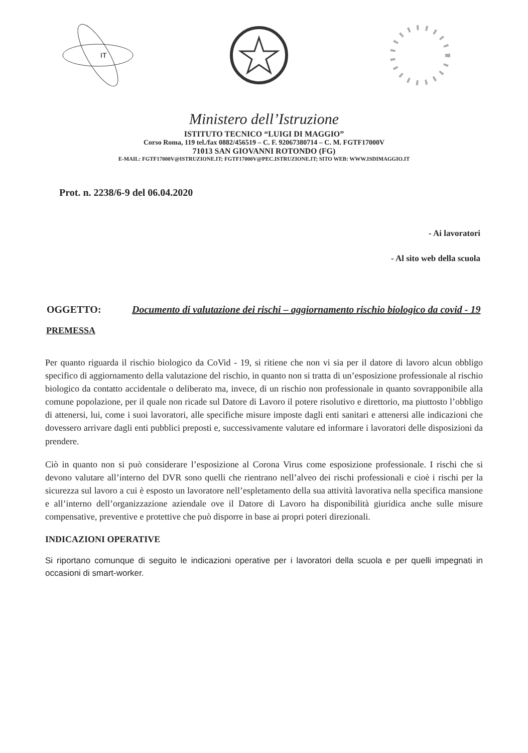IT
Ministero dell’Istruzione
ISTITUTO TECNICO “LUIGI DI MAGGIO”
Corso Roma, 119 tel./fax 0882/456519 – C. F. 92067380714 – C. M. FGTF17000V
71013 SAN GIOVANNI ROTONDO (FG)
E-MAIL: FGTF17000V@ISTRUZIONE.IT; FGTF17000V@PEC.ISTRUZIONE.IT; SITO WEB: WWW.ISDIMAGGIO.IT
Prot. n. 2238/6-9 del 06.04.2020
- Ai lavoratori
- Al sito web della scuola
OGGETTO: Documento di valutazione dei rischi – aggiornamento rischio biologico da covid - 19
PREMESSA
Per quanto riguarda il rischio biologico da CoVid - 19, si ritiene che non vi sia per il datore di lavoro alcun obbligo specifico di aggiornamento della valutazione del rischio, in quanto non si tratta di un’esposizione professionale al rischio biologico da contatto accidentale o deliberato ma, invece, di un rischio non professionale in quanto sovrapponibile alla comune popolazione, per il quale non ricade sul Datore di Lavoro il potere risolutivo e direttorio, ma piuttosto l’obbligo di attenersi, lui, come i suoi lavoratori, alle specifiche misure imposte dagli enti sanitari e attenersi alle indicazioni che dovessero arrivare dagli enti pubblici preposti e, successivamente valutare ed informare i lavoratori delle disposizioni da prendere.
Ciò in quanto non si può considerare l’esposizione al Corona Virus come esposizione professionale. I rischi che si devono valutare all’interno del DVR sono quelli che rientrano nell’alveo dei rischi professionali e cioè i rischi per la sicurezza sul lavoro a cui è esposto un lavoratore nell’espletamento della sua attività lavorativa nella specifica mansione e all’interno dell’organizzazione aziendale ove il Datore di Lavoro ha disponibilità giuridica anche sulle misure compensative, preventive e protettive che può disporre in base ai propri poteri direzionali.
INDICAZIONI OPERATIVE
Si riportano comunque di seguito le indicazioni operative per i lavoratori della scuola e per quelli impegnati in occasioni di smart-worker.